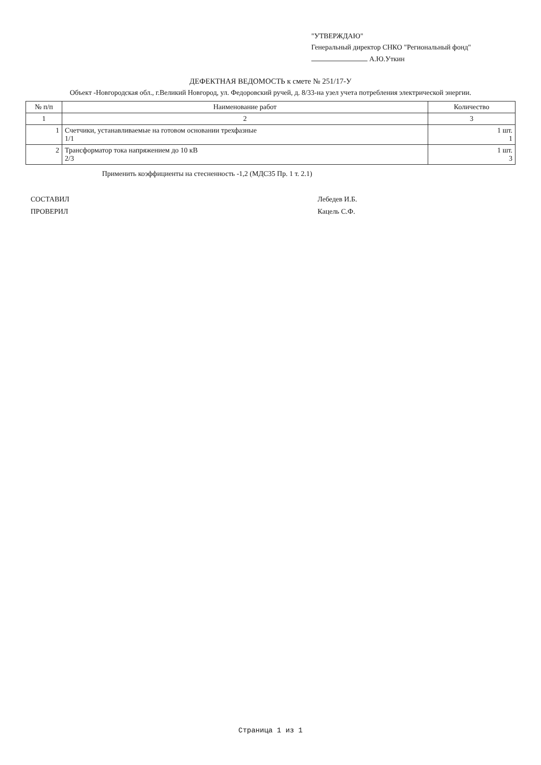"УТВЕРЖДАЮ"
Генеральный директор СНКО "Региональный фонд"
А.Ю.Уткин
ДЕФЕКТНАЯ ВЕДОМОСТЬ к смете № 251/17-У
Объект -Новгородская обл., г.Великий Новгород, ул. Федоровский ручей, д. 8/33-на узел учета потребления электрической энергии.
| № п/п | Наименование работ | Количество |
| --- | --- | --- |
| 1 | 2 | 3 |
| 1 | Счетчики, устанавливаемые на готовом основании трехфазные 1/1 | 1 шт. 1 |
| 2 | Трансформатор тока напряжением до 10 кВ 2/3 | 1 шт. 3 |
Применить коэффициенты на стесненность -1,2 (МДС35 Пр. 1 т. 2.1)
| СОСТАВИЛ | | Лебедев И.Б. |
| ПРОВЕРИЛ | | Кацель С.Ф. |
Страница 1 из 1